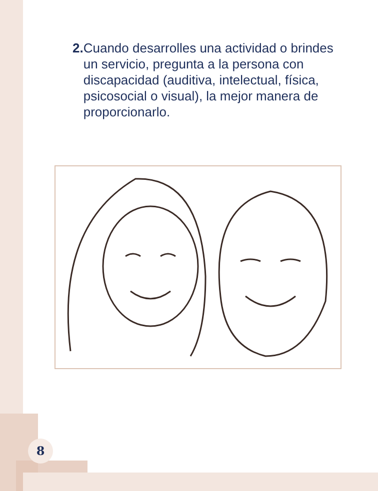2. Cuando desarrolles una actividad o brindes un servicio, pregunta a la persona con discapacidad (auditiva, intelectual, física, psicosocial o visual), la mejor manera de proporcionarlo.
8